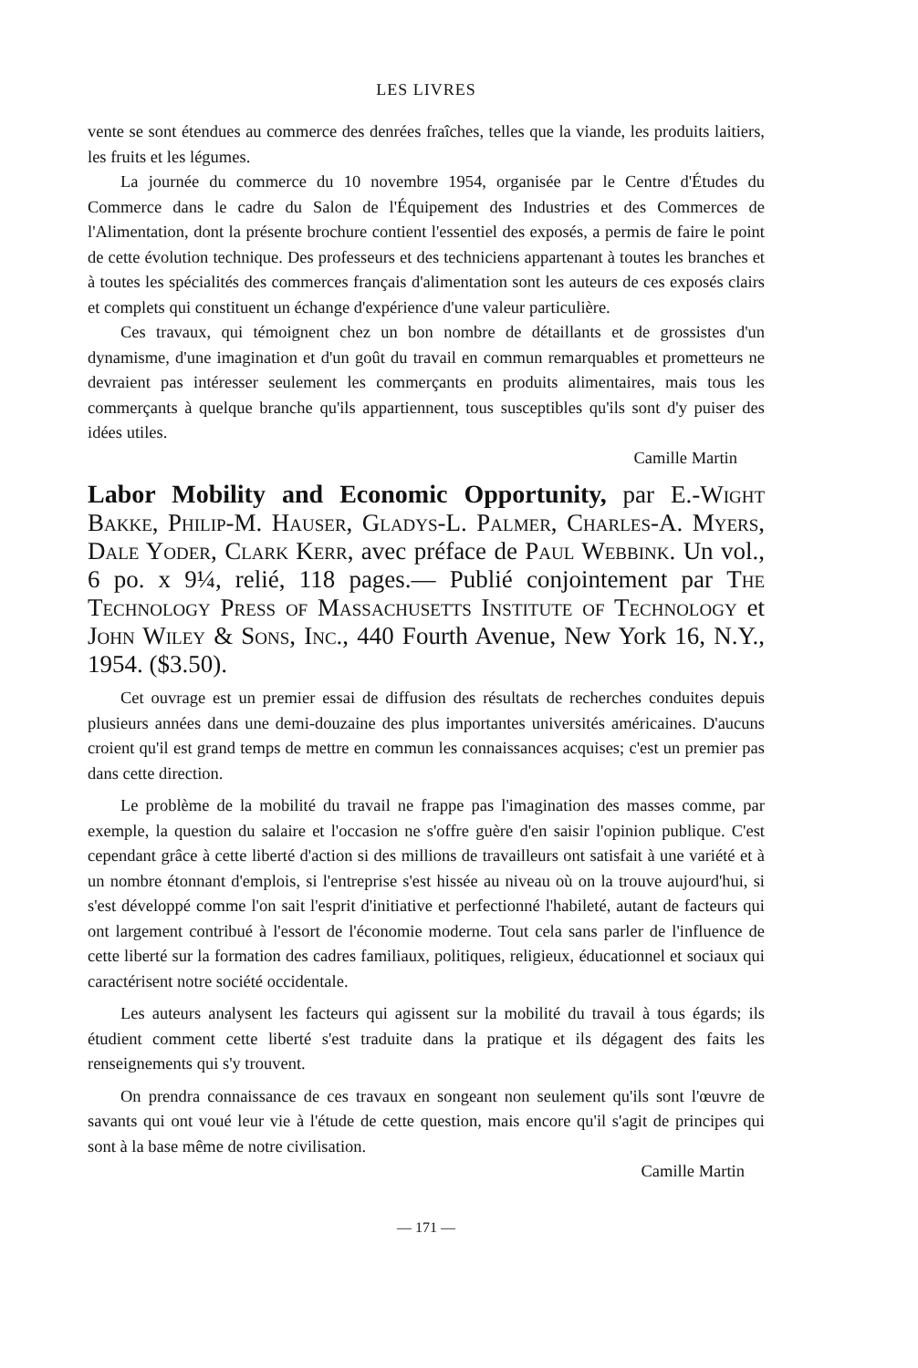LES LIVRES
vente se sont étendues au commerce des denrées fraîches, telles que la viande, les produits laitiers, les fruits et les légumes.
La journée du commerce du 10 novembre 1954, organisée par le Centre d'Études du Commerce dans le cadre du Salon de l'Équipement des Industries et des Commerces de l'Alimentation, dont la présente brochure contient l'essentiel des exposés, a permis de faire le point de cette évolution technique. Des professeurs et des techniciens appartenant à toutes les branches et à toutes les spécialités des commerces français d'alimentation sont les auteurs de ces exposés clairs et complets qui constituent un échange d'expérience d'une valeur particulière.
Ces travaux, qui témoignent chez un bon nombre de détaillants et de grossistes d'un dynamisme, d'une imagination et d'un goût du travail en commun remarquables et prometteurs ne devraient pas intéresser seulement les commerçants en produits alimentaires, mais tous les commerçants à quelque branche qu'ils appartiennent, tous susceptibles qu'ils sont d'y puiser des idées utiles.
Camille Martin
Labor Mobility and Economic Opportunity, par E.-Wight Bakke, Philip-M. Hauser, Gladys-L. Palmer, Charles-A. Myers, Dale Yoder, Clark Kerr, avec préface de Paul Webbink. Un vol., 6 po. x 9¼, relié, 118 pages.— Publié conjointement par The Technology Press of Massachusetts Institute of Technology et John Wiley & Sons, Inc., 440 Fourth Avenue, New York 16, N.Y., 1954. ($3.50).
Cet ouvrage est un premier essai de diffusion des résultats de recherches conduites depuis plusieurs années dans une demi-douzaine des plus importantes universités américaines. D'aucuns croient qu'il est grand temps de mettre en commun les connaissances acquises; c'est un premier pas dans cette direction.
Le problème de la mobilité du travail ne frappe pas l'imagination des masses comme, par exemple, la question du salaire et l'occasion ne s'offre guère d'en saisir l'opinion publique. C'est cependant grâce à cette liberté d'action si des millions de travailleurs ont satisfait à une variété et à un nombre étonnant d'emplois, si l'entreprise s'est hissée au niveau où on la trouve aujourd'hui, si s'est développé comme l'on sait l'esprit d'initiative et perfectionné l'habileté, autant de facteurs qui ont largement contribué à l'essort de l'économie moderne. Tout cela sans parler de l'influence de cette liberté sur la formation des cadres familiaux, politiques, religieux, éducationnel et sociaux qui caractérisent notre société occidentale.
Les auteurs analysent les facteurs qui agissent sur la mobilité du travail à tous égards; ils étudient comment cette liberté s'est traduite dans la pratique et ils dégagent des faits les renseignements qui s'y trouvent.
On prendra connaissance de ces travaux en songeant non seulement qu'ils sont l'œuvre de savants qui ont voué leur vie à l'étude de cette question, mais encore qu'il s'agit de principes qui sont à la base même de notre civilisation.
Camille Martin
— 171 —